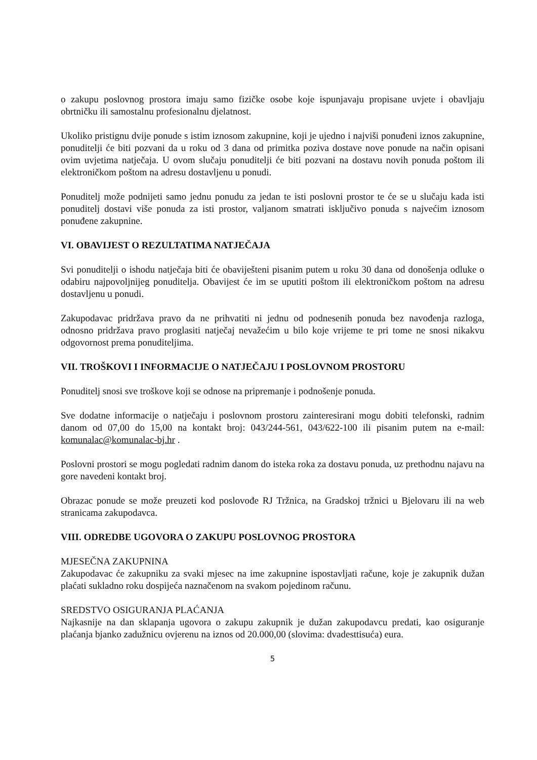o zakupu poslovnog prostora imaju samo fizičke osobe koje ispunjavaju propisane uvjete i obavljaju obrtničku ili samostalnu profesionalnu djelatnost.
Ukoliko pristignu dvije ponude s istim iznosom zakupnine, koji je ujedno i najviši ponuđeni iznos zakupnine, ponuditelji će biti pozvani da u roku od 3 dana od primitka poziva dostave nove ponude na način opisani ovim uvjetima natječaja. U ovom slučaju ponuditelji će biti pozvani na dostavu novih ponuda poštom ili elektroničkom poštom na adresu dostavljenu u ponudi.
Ponuditelj može podnijeti samo jednu ponudu za jedan te isti poslovni prostor te će se u slučaju kada isti ponuditelj dostavi više ponuda za isti prostor, valjanom smatrati isključivo ponuda s najvećim iznosom ponuđene zakupnine.
VI. OBAVIJEST O REZULTATIMA NATJEČAJA
Svi ponuditelji o ishodu natječaja biti će obaviješteni pisanim putem u roku 30 dana od donošenja odluke o odabiru najpovoljnijeg ponuditelja. Obavijest će im se uputiti poštom ili elektroničkom poštom na adresu dostavljenu u ponudi.
Zakupodavac pridržava pravo da ne prihvatiti ni jednu od podnesenih ponuda bez navođenja razloga, odnosno pridržava pravo proglasiti natječaj nevažećim u bilo koje vrijeme te pri tome ne snosi nikakvu odgovornost prema ponuditeljima.
VII. TROŠKOVI I INFORMACIJE O NATJEČAJU I POSLOVNOM PROSTORU
Ponuditelj snosi sve troškove koji se odnose na pripremanje i podnošenje ponuda.
Sve dodatne informacije o natječaju i poslovnom prostoru zainteresirani mogu dobiti telefonski, radnim danom od 07,00 do 15,00 na kontakt broj: 043/244-561, 043/622-100 ili pisanim putem na e-mail: komunalac@komunalac-bj.hr .
Poslovni prostori se mogu pogledati radnim danom do isteka roka za dostavu ponuda, uz prethodnu najavu na gore navedeni kontakt broj.
Obrazac ponude se može preuzeti kod poslovođe RJ Tržnica, na Gradskoj tržnici u Bjelovaru ili na web stranicama zakupodavca.
VIII. ODREDBE UGOVORA O ZAKUPU POSLOVNOG PROSTORA
MJESEČNA ZAKUPNINA
Zakupodavac će zakupniku za svaki mjesec na ime zakupnine ispostavljati račune, koje je zakupnik dužan plaćati sukladno roku dospijeća naznačenom na svakom pojedinom računu.
SREDSTVO OSIGURANJA PLAĆANJA
Najkasnije na dan sklapanja ugovora o zakupu zakupnik je dužan zakupodavcu predati, kao osiguranje plaćanja bjanko zadužnicu ovjerenu na iznos od 20.000,00 (slovima: dvadesttisuća) eura.
5